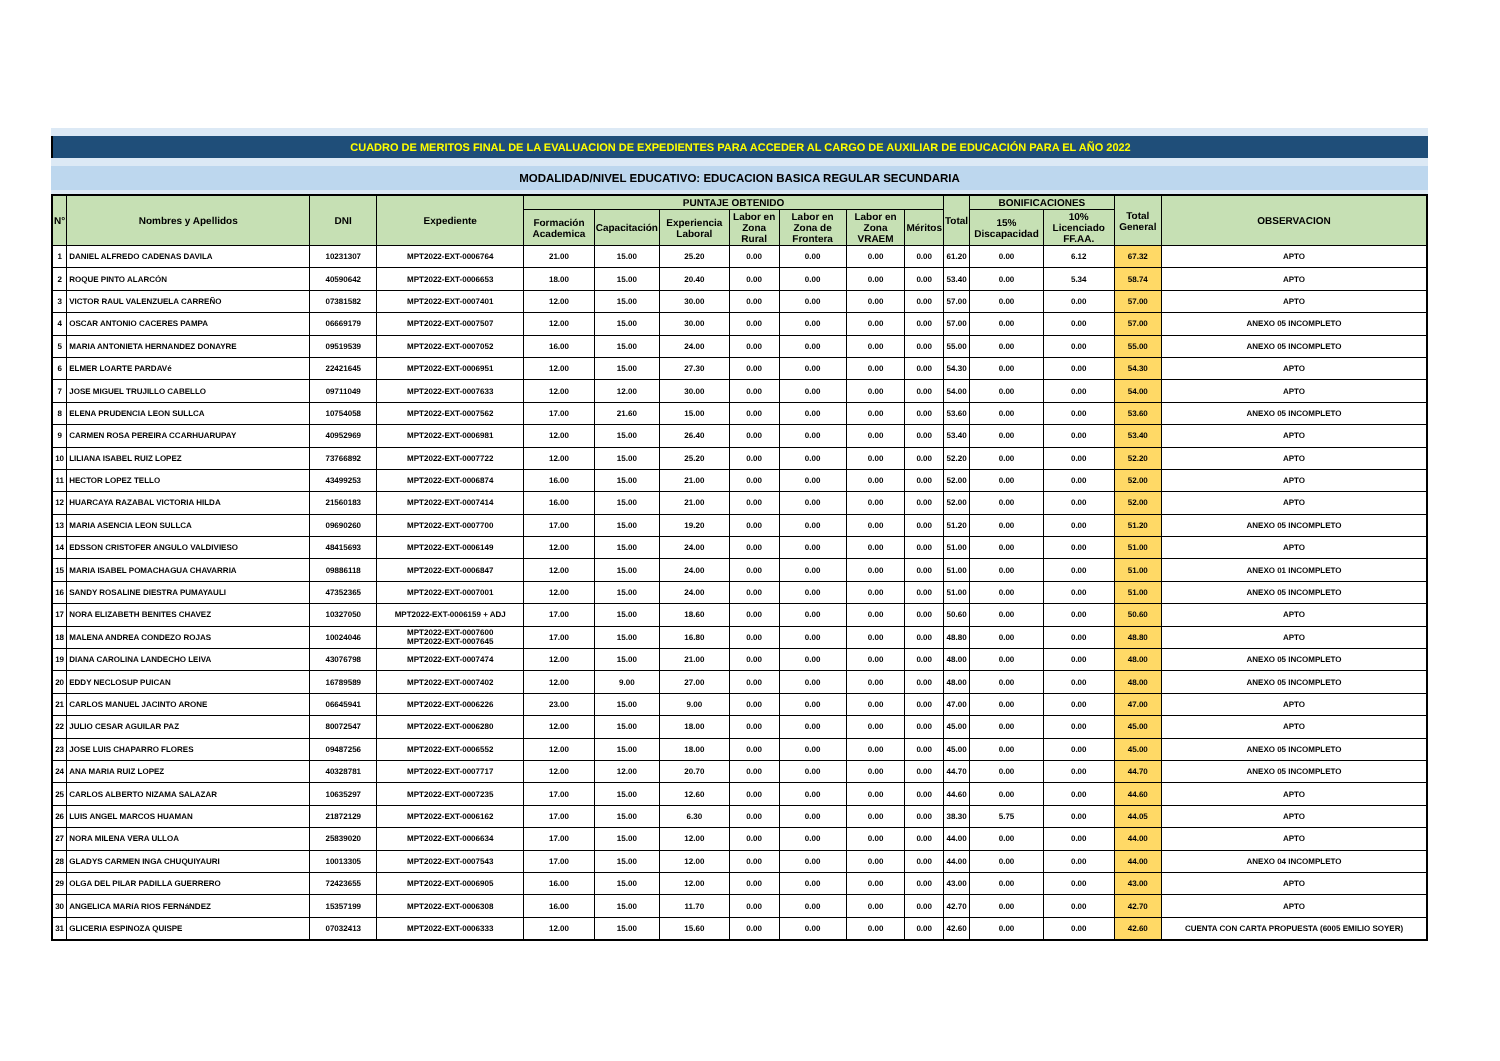CUADRO DE MERITOS FINAL DE LA EVALUACION DE EXPEDIENTES PARA ACCEDER AL CARGO DE AUXILIAR DE EDUCACIÓN PARA EL AÑO 2022
MODALIDAD/NIVEL EDUCATIVO: EDUCACION BASICA REGULAR SECUNDARIA
| N° | Nombres y Apellidos | DNI | Expediente | PUNTAJE OBTENIDO | | | | | | | Total | BONIFICACIONES | | Total General | OBSERVACION |
| --- | --- | --- | --- | --- | --- | --- | --- | --- | --- | --- | --- | --- | --- | --- | --- |
| | | | | Formación Academica | Capacitación | Experiencia Laboral | Labor en Zona Rural | Labor en Zona de Frontera | Labor en Zona VRAEM | Méritos | | 15% Discapacidad | 10% Licenciado FF.AA. | | |
| 1 | DANIEL ALFREDO CADENAS DAVILA | 10231307 | MPT2022-EXT-0006764 | 21.00 | 15.00 | 25.20 | 0.00 | 0.00 | 0.00 | 0.00 | 61.20 | 0.00 | 6.12 | 67.32 | APTO |
| 2 | ROQUE PINTO ALARCÓN | 40590642 | MPT2022-EXT-0006653 | 18.00 | 15.00 | 20.40 | 0.00 | 0.00 | 0.00 | 0.00 | 53.40 | 0.00 | 5.34 | 58.74 | APTO |
| 3 | VICTOR RAUL VALENZUELA CARREÑO | 07381582 | MPT2022-EXT-0007401 | 12.00 | 15.00 | 30.00 | 0.00 | 0.00 | 0.00 | 0.00 | 57.00 | 0.00 | 0.00 | 57.00 | APTO |
| 4 | OSCAR ANTONIO CACERES PAMPA | 06669179 | MPT2022-EXT-0007507 | 12.00 | 15.00 | 30.00 | 0.00 | 0.00 | 0.00 | 0.00 | 57.00 | 0.00 | 0.00 | 57.00 | ANEXO 05 INCOMPLETO |
| 5 | MARIA ANTONIETA HERNANDEZ DONAYRE | 09519539 | MPT2022-EXT-0007052 | 16.00 | 15.00 | 24.00 | 0.00 | 0.00 | 0.00 | 0.00 | 55.00 | 0.00 | 0.00 | 55.00 | ANEXO 05 INCOMPLETO |
| 6 | ELMER LOARTE PARDAVé | 22421645 | MPT2022-EXT-0006951 | 12.00 | 15.00 | 27.30 | 0.00 | 0.00 | 0.00 | 0.00 | 54.30 | 0.00 | 0.00 | 54.30 | APTO |
| 7 | JOSE MIGUEL TRUJILLO CABELLO | 09711049 | MPT2022-EXT-0007633 | 12.00 | 12.00 | 30.00 | 0.00 | 0.00 | 0.00 | 0.00 | 54.00 | 0.00 | 0.00 | 54.00 | APTO |
| 8 | ELENA PRUDENCIA LEON SULLCA | 10754058 | MPT2022-EXT-0007562 | 17.00 | 21.60 | 15.00 | 0.00 | 0.00 | 0.00 | 0.00 | 53.60 | 0.00 | 0.00 | 53.60 | ANEXO 05 INCOMPLETO |
| 9 | CARMEN ROSA PEREIRA CCARHUARUPAY | 40952969 | MPT2022-EXT-0006981 | 12.00 | 15.00 | 26.40 | 0.00 | 0.00 | 0.00 | 0.00 | 53.40 | 0.00 | 0.00 | 53.40 | APTO |
| 10 | LILIANA ISABEL RUIZ LOPEZ | 73766892 | MPT2022-EXT-0007722 | 12.00 | 15.00 | 25.20 | 0.00 | 0.00 | 0.00 | 0.00 | 52.20 | 0.00 | 0.00 | 52.20 | APTO |
| 11 | HECTOR LOPEZ TELLO | 43499253 | MPT2022-EXT-0006874 | 16.00 | 15.00 | 21.00 | 0.00 | 0.00 | 0.00 | 0.00 | 52.00 | 0.00 | 0.00 | 52.00 | APTO |
| 12 | HUARCAYA RAZABAL VICTORIA HILDA | 21560183 | MPT2022-EXT-0007414 | 16.00 | 15.00 | 21.00 | 0.00 | 0.00 | 0.00 | 0.00 | 52.00 | 0.00 | 0.00 | 52.00 | APTO |
| 13 | MARIA ASENCIA LEON SULLCA | 09690260 | MPT2022-EXT-0007700 | 17.00 | 15.00 | 19.20 | 0.00 | 0.00 | 0.00 | 0.00 | 51.20 | 0.00 | 0.00 | 51.20 | ANEXO 05 INCOMPLETO |
| 14 | EDSSON CRISTOFER ANGULO VALDIVIESO | 48415693 | MPT2022-EXT-0006149 | 12.00 | 15.00 | 24.00 | 0.00 | 0.00 | 0.00 | 0.00 | 51.00 | 0.00 | 0.00 | 51.00 | APTO |
| 15 | MARIA ISABEL POMACHAGUA CHAVARRIA | 09886118 | MPT2022-EXT-0006847 | 12.00 | 15.00 | 24.00 | 0.00 | 0.00 | 0.00 | 0.00 | 51.00 | 0.00 | 0.00 | 51.00 | ANEXO 01 INCOMPLETO |
| 16 | SANDY ROSALINE DIESTRA PUMAYAULI | 47352365 | MPT2022-EXT-0007001 | 12.00 | 15.00 | 24.00 | 0.00 | 0.00 | 0.00 | 0.00 | 51.00 | 0.00 | 0.00 | 51.00 | ANEXO 05 INCOMPLETO |
| 17 | NORA ELIZABETH BENITES CHAVEZ | 10327050 | MPT2022-EXT-0006159 + ADJ | 17.00 | 15.00 | 18.60 | 0.00 | 0.00 | 0.00 | 0.00 | 50.60 | 0.00 | 0.00 | 50.60 | APTO |
| 18 | MALENA ANDREA CONDEZO ROJAS | 10024046 | MPT2022-EXT-0007600 MPT2022-EXT-0007645 | 17.00 | 15.00 | 16.80 | 0.00 | 0.00 | 0.00 | 0.00 | 48.80 | 0.00 | 0.00 | 48.80 | APTO |
| 19 | DIANA CAROLINA LANDECHO LEIVA | 43076798 | MPT2022-EXT-0007474 | 12.00 | 15.00 | 21.00 | 0.00 | 0.00 | 0.00 | 0.00 | 48.00 | 0.00 | 0.00 | 48.00 | ANEXO 05 INCOMPLETO |
| 20 | EDDY NECLOSUP PUICAN | 16789589 | MPT2022-EXT-0007402 | 12.00 | 9.00 | 27.00 | 0.00 | 0.00 | 0.00 | 0.00 | 48.00 | 0.00 | 0.00 | 48.00 | ANEXO 05 INCOMPLETO |
| 21 | CARLOS MANUEL JACINTO ARONE | 06645941 | MPT2022-EXT-0006226 | 23.00 | 15.00 | 9.00 | 0.00 | 0.00 | 0.00 | 0.00 | 47.00 | 0.00 | 0.00 | 47.00 | APTO |
| 22 | JULIO CESAR AGUILAR PAZ | 80072547 | MPT2022-EXT-0006280 | 12.00 | 15.00 | 18.00 | 0.00 | 0.00 | 0.00 | 0.00 | 45.00 | 0.00 | 0.00 | 45.00 | APTO |
| 23 | JOSE LUIS CHAPARRO FLORES | 09487256 | MPT2022-EXT-0006552 | 12.00 | 15.00 | 18.00 | 0.00 | 0.00 | 0.00 | 0.00 | 45.00 | 0.00 | 0.00 | 45.00 | ANEXO 05 INCOMPLETO |
| 24 | ANA MARIA RUIZ LOPEZ | 40328781 | MPT2022-EXT-0007717 | 12.00 | 12.00 | 20.70 | 0.00 | 0.00 | 0.00 | 0.00 | 44.70 | 0.00 | 0.00 | 44.70 | ANEXO 05 INCOMPLETO |
| 25 | CARLOS ALBERTO NIZAMA SALAZAR | 10635297 | MPT2022-EXT-0007235 | 17.00 | 15.00 | 12.60 | 0.00 | 0.00 | 0.00 | 0.00 | 44.60 | 0.00 | 0.00 | 44.60 | APTO |
| 26 | LUIS ANGEL MARCOS HUAMAN | 21872129 | MPT2022-EXT-0006162 | 17.00 | 15.00 | 6.30 | 0.00 | 0.00 | 0.00 | 0.00 | 38.30 | 5.75 | 0.00 | 44.05 | APTO |
| 27 | NORA MILENA VERA ULLOA | 25839020 | MPT2022-EXT-0006634 | 17.00 | 15.00 | 12.00 | 0.00 | 0.00 | 0.00 | 0.00 | 44.00 | 0.00 | 0.00 | 44.00 | APTO |
| 28 | GLADYS CARMEN INGA CHUQUIYAURI | 10013305 | MPT2022-EXT-0007543 | 17.00 | 15.00 | 12.00 | 0.00 | 0.00 | 0.00 | 0.00 | 44.00 | 0.00 | 0.00 | 44.00 | ANEXO 04 INCOMPLETO |
| 29 | OLGA DEL PILAR PADILLA GUERRERO | 72423655 | MPT2022-EXT-0006905 | 16.00 | 15.00 | 12.00 | 0.00 | 0.00 | 0.00 | 0.00 | 43.00 | 0.00 | 0.00 | 43.00 | APTO |
| 30 | ANGELICA MARíA RIOS FERNáNDEZ | 15357199 | MPT2022-EXT-0006308 | 16.00 | 15.00 | 11.70 | 0.00 | 0.00 | 0.00 | 0.00 | 42.70 | 0.00 | 0.00 | 42.70 | APTO |
| 31 | GLICERIA ESPINOZA QUISPE | 07032413 | MPT2022-EXT-0006333 | 12.00 | 15.00 | 15.60 | 0.00 | 0.00 | 0.00 | 0.00 | 42.60 | 0.00 | 0.00 | 42.60 | CUENTA CON CARTA PROPUESTA (6005 EMILIO SOYER) |